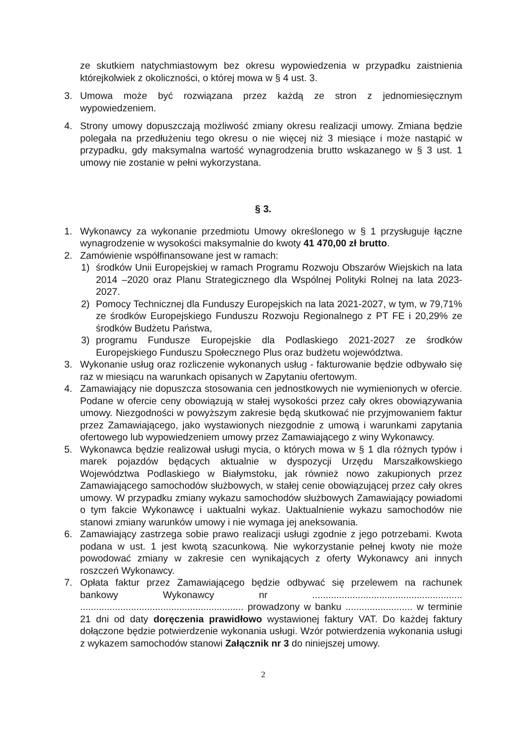ze skutkiem natychmiastowym bez okresu wypowiedzenia w przypadku zaistnienia którejkolwiek z okoliczności, o której mowa w § 4 ust. 3.
3. Umowa może być rozwiązana przez każdą ze stron z jednomiesięcznym wypowiedzeniem.
4. Strony umowy dopuszczają możliwość zmiany okresu realizacji umowy. Zmiana będzie polegała na przedłużeniu tego okresu o nie więcej niż 3 miesiące i może nastąpić w przypadku, gdy maksymalna wartość wynagrodzenia brutto wskazanego w § 3 ust. 1 umowy nie zostanie w pełni wykorzystana.
§ 3.
1. Wykonawcy za wykonanie przedmiotu Umowy określonego w § 1 przysługuje łączne wynagrodzenie w wysokości maksymalnie do kwoty 41 470,00 zł brutto.
2. Zamówienie współfinansowane jest w ramach:
1) środków Unii Europejskiej w ramach Programu Rozwoju Obszarów Wiejskich na lata 2014 –2020 oraz Planu Strategicznego dla Wspólnej Polityki Rolnej na lata 2023-2027.
2) Pomocy Technicznej dla Funduszy Europejskich na lata 2021-2027, w tym, w 79,71% ze środków Europejskiego Funduszu Rozwoju Regionalnego z PT FE i 20,29% ze środków Budżetu Państwa,
3) programu Fundusze Europejskie dla Podlaskiego 2021-2027 ze środków Europejskiego Funduszu Społecznego Plus oraz budżetu województwa.
3. Wykonanie usług oraz rozliczenie wykonanych usług - fakturowanie będzie odbywało się raz w miesiącu na warunkach opisanych w Zapytaniu ofertowym.
4. Zamawiający nie dopuszcza stosowania cen jednostkowych nie wymienionych w ofercie. Podane w ofercie ceny obowiązują w stałej wysokości przez cały okres obowiązywania umowy. Niezgodności w powyższym zakresie będą skutkować nie przyjmowaniem faktur przez Zamawiającego, jako wystawionych niezgodnie z umową i warunkami zapytania ofertowego lub wypowiedzeniem umowy przez Zamawiającego z winy Wykonawcy.
5. Wykonawca będzie realizował usługi mycia, o których mowa w § 1 dla różnych typów i marek pojazdów będących aktualnie w dyspozycji Urzędu Marszałkowskiego Województwa Podlaskiego w Białymstoku, jak również nowo zakupionych przez Zamawiającego samochodów służbowych, w stałej cenie obowiązującej przez cały okres umowy. W przypadku zmiany wykazu samochodów służbowych Zamawiający powiadomi o tym fakcie Wykonawcę i uaktualni wykaz. Uaktualnienie wykazu samochodów nie stanowi zmiany warunków umowy i nie wymaga jej aneksowania.
6. Zamawiający zastrzega sobie prawo realizacji usługi zgodnie z jego potrzebami. Kwota podana w ust. 1 jest kwotą szacunkową. Nie wykorzystanie pełnej kwoty nie może powodować zmiany w zakresie cen wynikających z oferty Wykonawcy ani innych roszczeń Wykonawcy.
7. Opłata faktur przez Zamawiającego będzie odbywać się przelewem na rachunek bankowy Wykonawcy nr ........................................................ ............................................................. prowadzony w banku ......................... w terminie 21 dni od daty doręczenia prawidłowo wystawionej faktury VAT. Do każdej faktury dołączone będzie potwierdzenie wykonania usługi. Wzór potwierdzenia wykonania usługi z wykazem samochodów stanowi Załącznik nr 3 do niniejszej umowy.
2